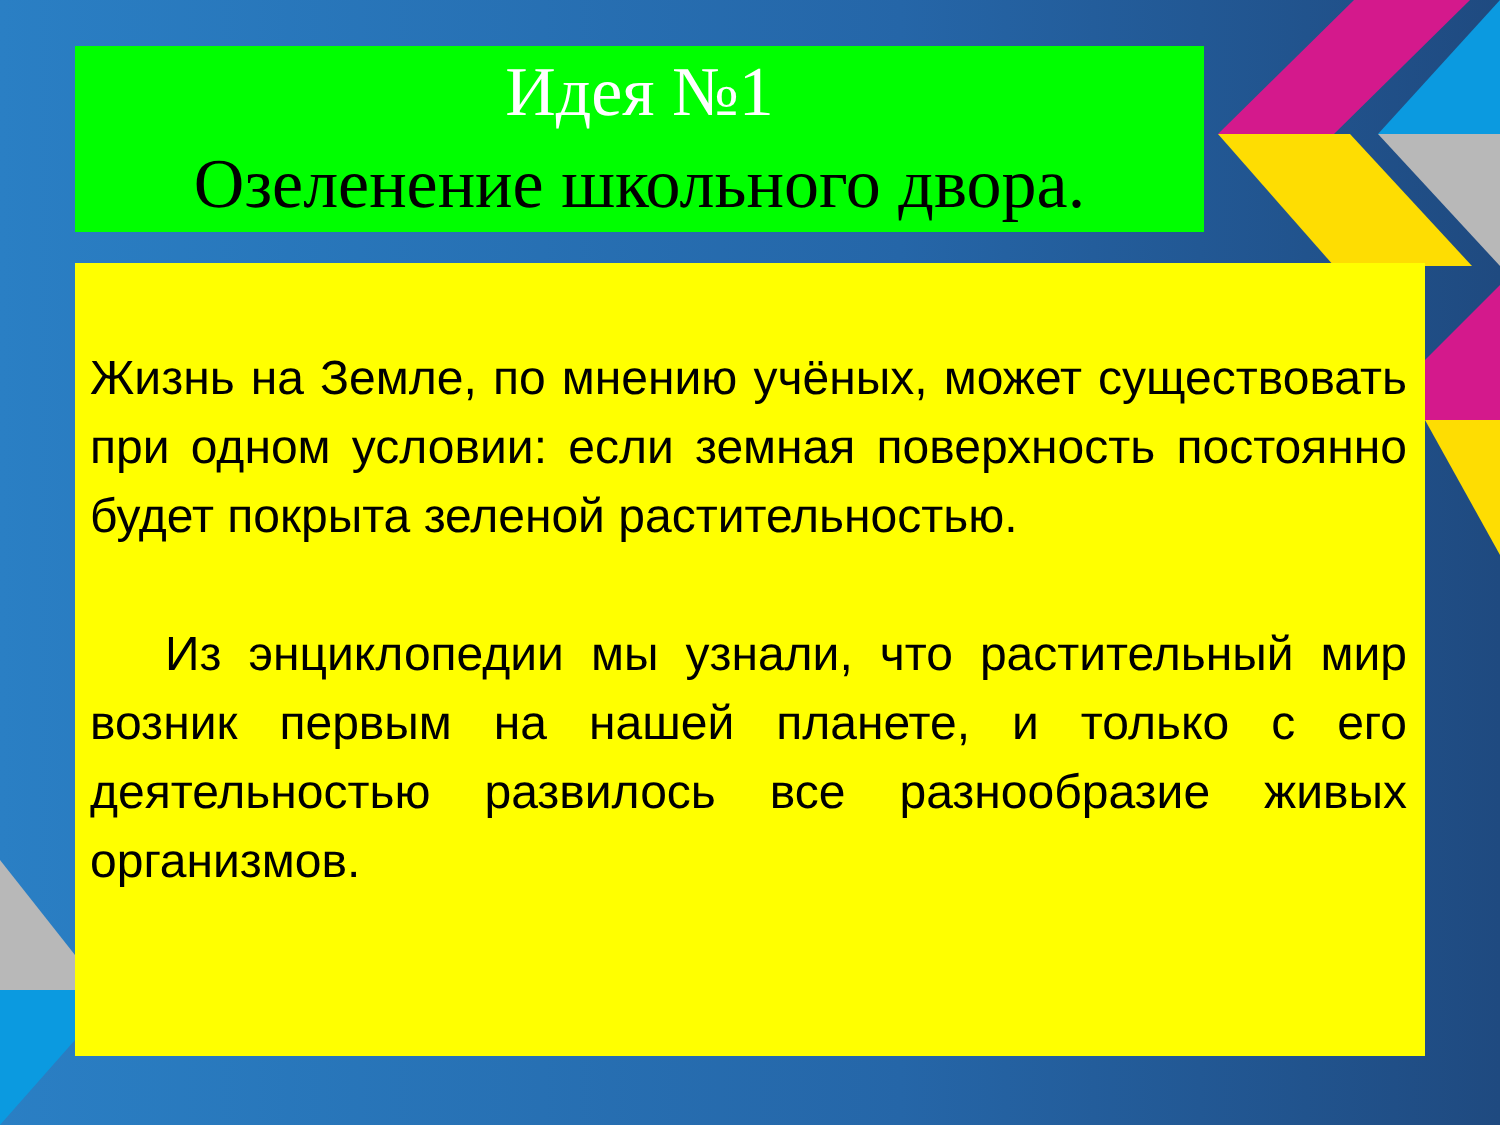Идея №1
Озеленение школьного двора.
Жизнь на Земле, по мнению учёных, может существовать при одном условии: если земная поверхность постоянно будет покрыта зеленой растительностью.
Из энциклопедии мы узнали, что растительный мир возник первым на нашей планете, и только с его деятельностью развилось все разнообразие живых организмов.